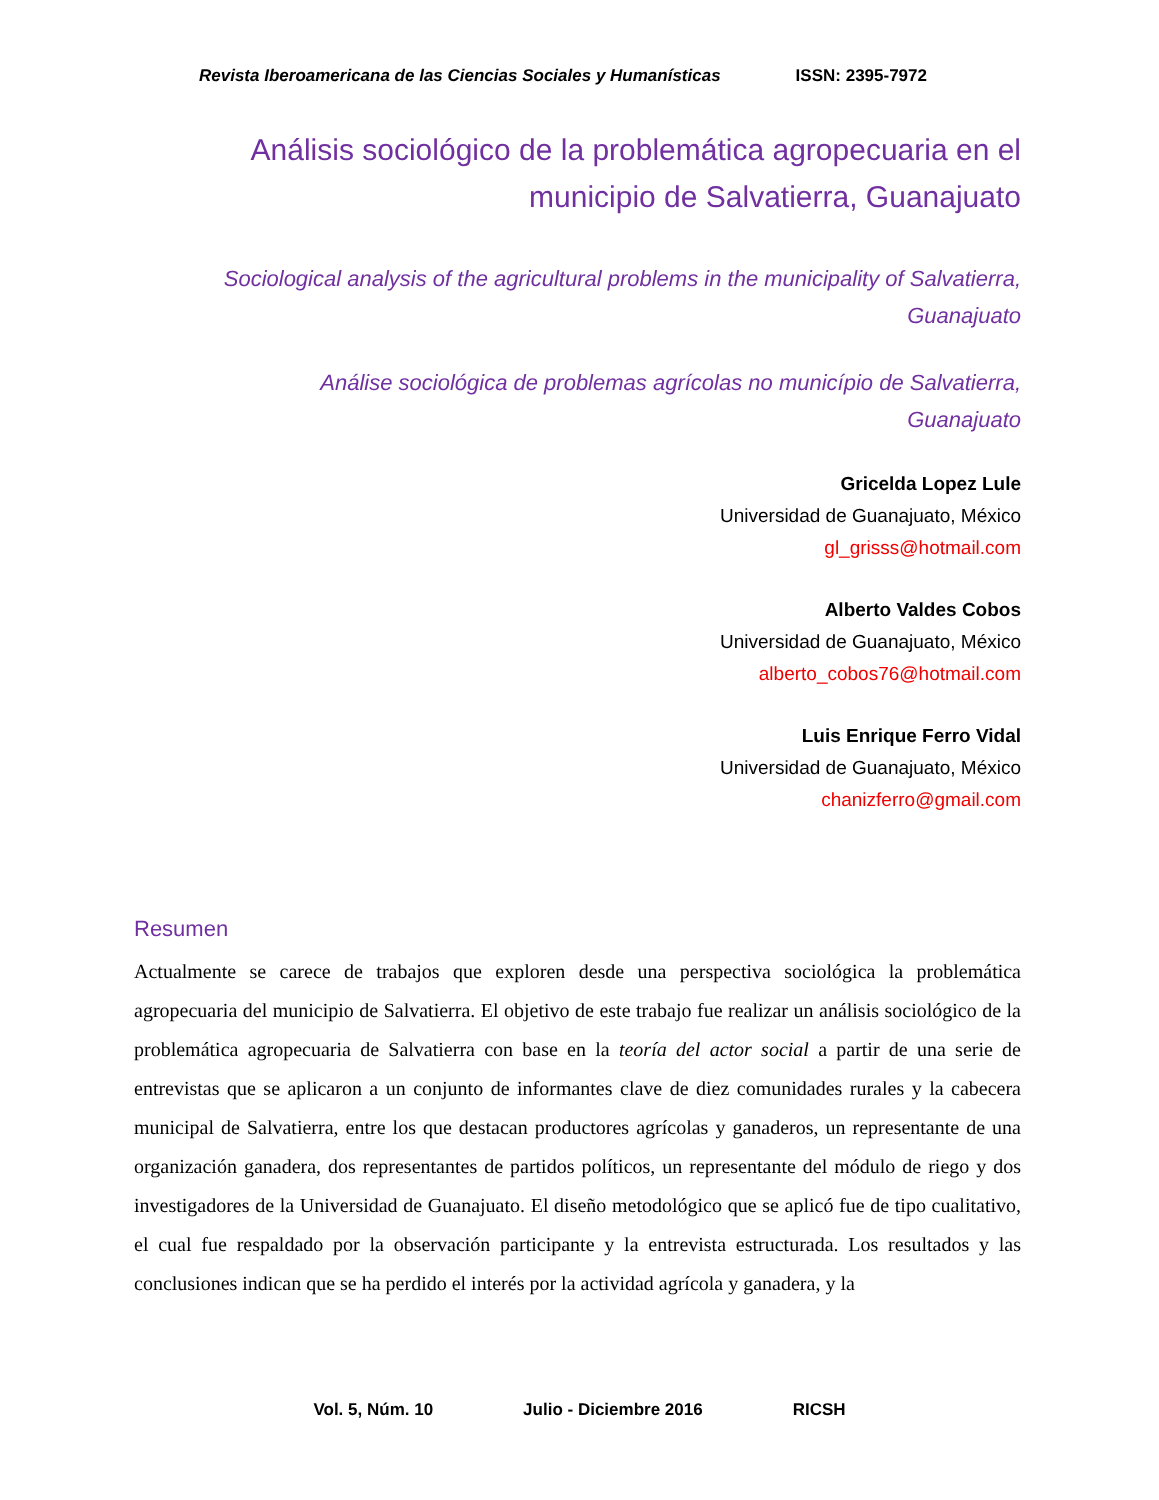Revista Iberoamericana de las Ciencias Sociales y Humanísticas ISSN: 2395-7972
Análisis sociológico de la problemática agropecuaria en el
municipio de Salvatierra, Guanajuato
Sociological analysis of the agricultural problems in the municipality of Salvatierra,
Guanajuato
Análise sociológica de problemas agrícolas no município de Salvatierra,
Guanajuato
Gricelda Lopez Lule
Universidad de Guanajuato, México
gl_grisss@hotmail.com
Alberto Valdes Cobos
Universidad de Guanajuato, México
alberto_cobos76@hotmail.com
Luis Enrique Ferro Vidal
Universidad de Guanajuato, México
chanizferro@gmail.com
Resumen
Actualmente se carece de trabajos que exploren desde una perspectiva sociológica la problemática agropecuaria del municipio de Salvatierra. El objetivo de este trabajo fue realizar un análisis sociológico de la problemática agropecuaria de Salvatierra con base en la teoría del actor social a partir de una serie de entrevistas que se aplicaron a un conjunto de informantes clave de diez comunidades rurales y la cabecera municipal de Salvatierra, entre los que destacan productores agrícolas y ganaderos, un representante de una organización ganadera, dos representantes de partidos políticos, un representante del módulo de riego y dos investigadores de la Universidad de Guanajuato. El diseño metodológico que se aplicó fue de tipo cualitativo, el cual fue respaldado por la observación participante y la entrevista estructurada. Los resultados y las conclusiones indican que se ha perdido el interés por la actividad agrícola y ganadera, y la
Vol. 5, Núm. 10 Julio - Diciembre 2016 RICSH